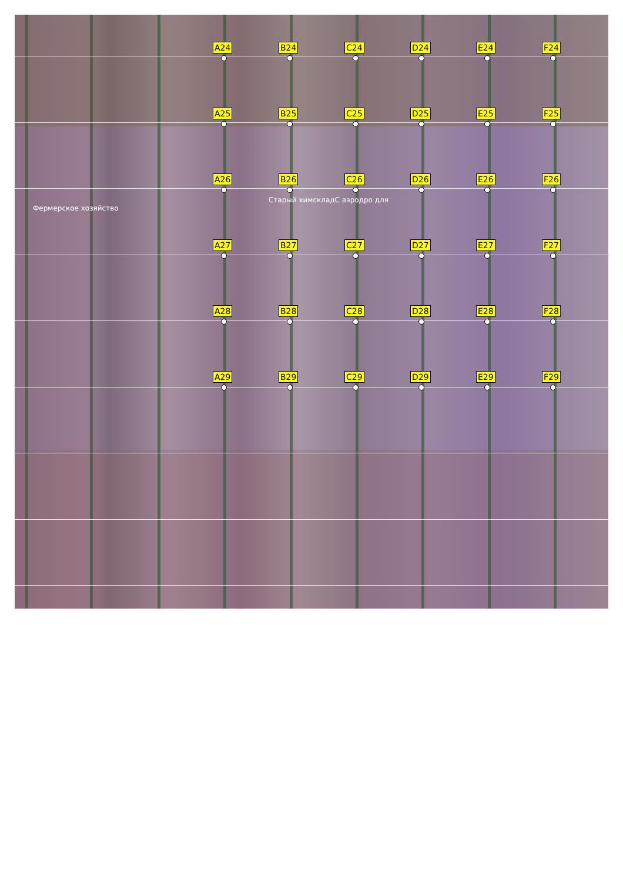A24 B24 C24 D24 E24 F24
A25 B25 C25 D25 E25 F25
A26 B26 C26 D26 E26 F26
Старый химскладС аэродро для
Фермерское хозяйство
A27 B27 C27 D27 E27 F27
A28 B28 C28 D28 E28 F28
A29 B29 C29 D29 E29 F29